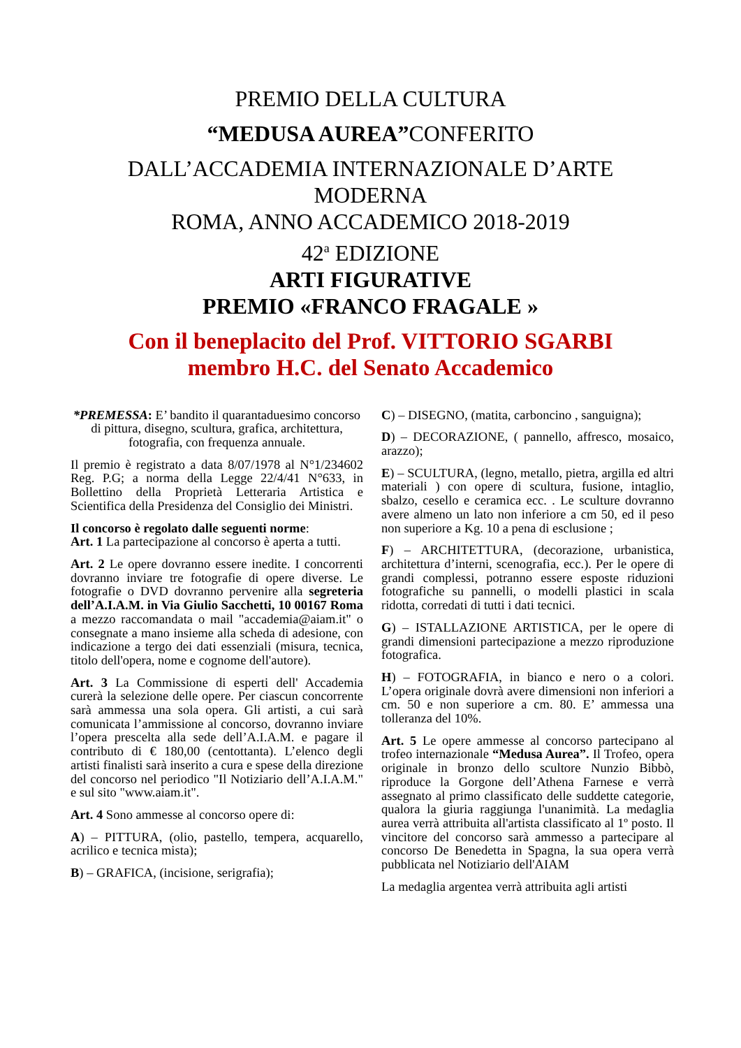PREMIO DELLA CULTURA
“MEDUSA AUREA”CONFERITO
DALL’ACCADEMIA INTERNAZIONALE D’ARTE
MODERNA
ROMA, ANNO ACCADEMICO 2018-2019
42<sup>a</sup> EDIZIONE
ARTI FIGURATIVE
PREMIO «FRANCO FRAGALE »
Con il beneplacito del Prof. VITTORIO SGARBI
membro H.C. del Senato Accademico
*PREMESSA: E’ bandito il quarantaduesimo concorso di pittura, disegno, scultura, grafica, architettura, fotografia, con frequenza annuale.
Il premio è registrato a data 8/07/1978 al N°1/234602 Reg. P.G; a norma della Legge 22/4/41 N°633, in Bollettino della Proprietà Letteraria Artistica e Scientifica della Presidenza del Consiglio dei Ministri.
Il concorso è regolato dalle seguenti norme:
Art. 1 La partecipazione al concorso è aperta a tutti.
Art. 2 Le opere dovranno essere inedite. I concorrenti dovranno inviare tre fotografie di opere diverse. Le fotografie o DVD dovranno pervenire alla segreteria dell’A.I.A.M. in Via Giulio Sacchetti, 10 00167 Roma a mezzo raccomandata o mail "accademia@aiam.it" o consegnate a mano insieme alla scheda di adesione, con indicazione a tergo dei dati essenziali (misura, tecnica, titolo dell'opera, nome e cognome dell'autore).
Art. 3 La Commissione di esperti dell' Accademia curerà la selezione delle opere. Per ciascun concorrente sarà ammessa una sola opera. Gli artisti, a cui sarà comunicata l’ammissione al concorso, dovranno inviare l’opera prescelta alla sede dell’A.I.A.M. e pagare il contributo di € 180,00 (centottanta). L’elenco degli artisti finalisti sarà inserito a cura e spese della direzione del concorso nel periodico "Il Notiziario dell’A.I.A.M." e sul sito "www.aiam.it".
Art. 4 Sono ammesse al concorso opere di:
A) – PITTURA, (olio, pastello, tempera, acquarello, acrilico e tecnica mista);
B) – GRAFICA, (incisione, serigrafia);
C) – DISEGNO, (matita, carboncino , sanguigna);
D) – DECORAZIONE, ( pannello, affresco, mosaico, arazzo);
E) – SCULTURA, (legno, metallo, pietra, argilla ed altri materiali ) con opere di scultura, fusione, intaglio, sbalzo, cesello e ceramica ecc. . Le sculture dovranno avere almeno un lato non inferiore a cm 50, ed il peso non superiore a Kg. 10 a pena di esclusione ;
F) – ARCHITETTURA, (decorazione, urbanistica, architettura d’interni, scenografia, ecc.). Per le opere di grandi complessi, potranno essere esposte riduzioni fotografiche su pannelli, o modelli plastici in scala ridotta, corredati di tutti i dati tecnici.
G) – ISTALLAZIONE ARTISTICA, per le opere di grandi dimensioni partecipazione a mezzo riproduzione fotografica.
H) – FOTOGRAFIA, in bianco e nero o a colori. L’opera originale dovrà avere dimensioni non inferiori a cm. 50 e non superiore a cm. 80. E’ ammessa una tolleranza del 10%.
Art. 5 Le opere ammesse al concorso partecipano al trofeo internazionale “Medusa Aurea”. Il Trofeo, opera originale in bronzo dello scultore Nunzio Bibbò, riproduce la Gorgone dell’Athena Farnese e verrà assegnato al primo classificato delle suddette categorie, qualora la giuria raggiunga l'unanimità. La medaglia aurea verrà attribuita all'artista classificato al 1º posto. Il vincitore del concorso sarà ammesso a partecipare al concorso De Benedetta in Spagna, la sua opera verrà pubblicata nel Notiziario dell'AIAM
La medaglia argentea verrà attribuita agli artisti